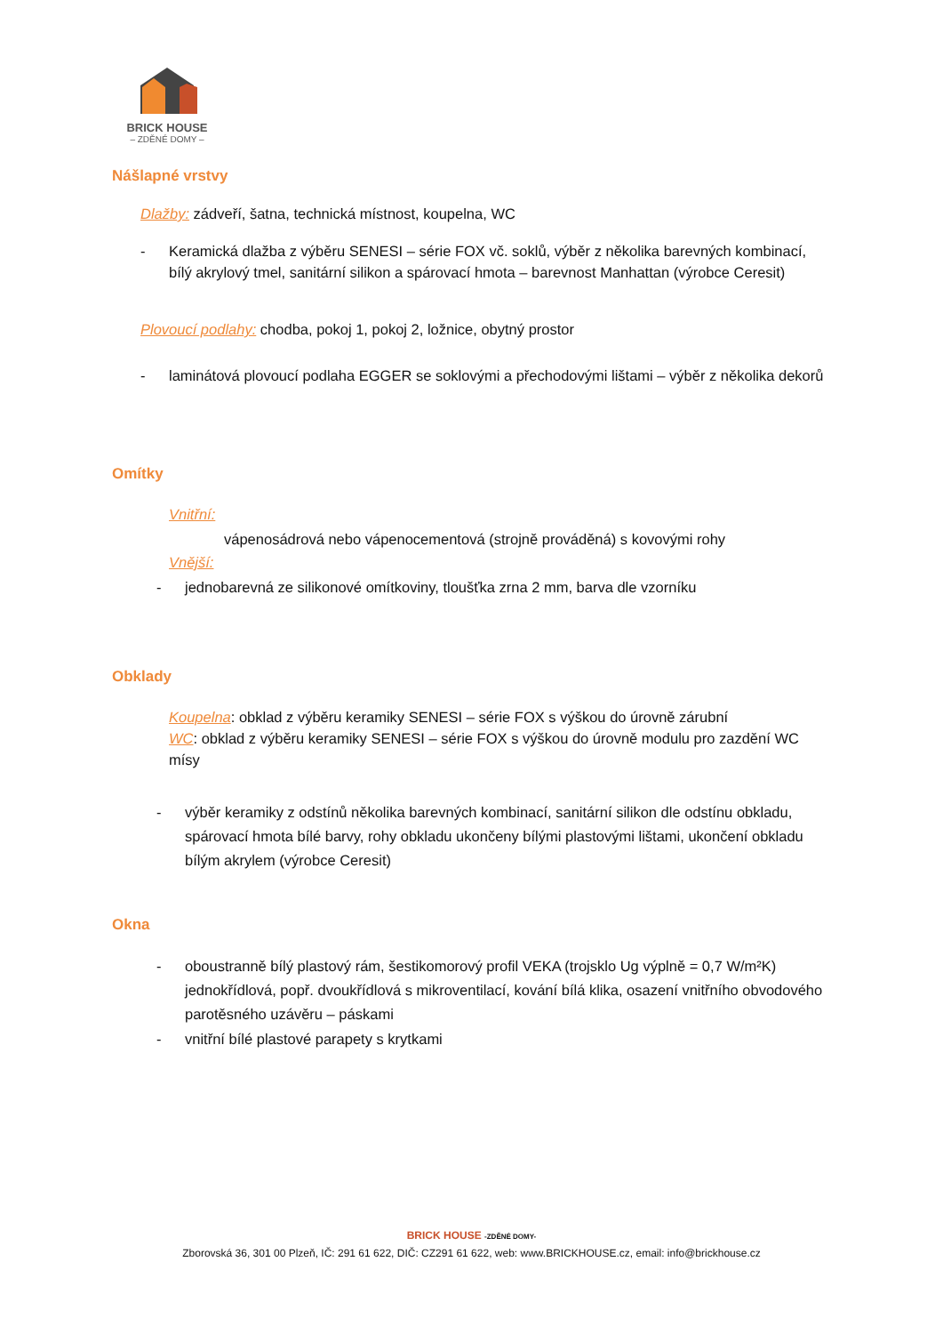BRICK HOUSE
– ZDĚNÉ DOMY –
Nášlapné vrstvy
Dlažby: zádveří, šatna, technická místnost, koupelna, WC
- Keramická dlažba z výběru SENESI – série FOX vč. soklů, výběr z několika barevných kombinací, bílý akrylový tmel, sanitární silikon a spárovací hmota – barevnost Manhattan (výrobce Ceresit)
Plovoucí podlahy: chodba, pokoj 1, pokoj 2, ložnice, obytný prostor
- laminátová plovoucí podlaha EGGER se soklovými a přechodovými lištami – výběr z několika dekorů
Omítky
Vnitřní:
vápenosádrová nebo vápenocementová (strojně prováděná) s kovovými rohy
Vnější:
- jednobarevná ze silikonové omítkoviny, tloušťka zrna 2 mm, barva dle vzorníku
Obklady
Koupelna: obklad z výběru keramiky SENESI – série FOX s výškou do úrovně zárubní
WC: obklad z výběru keramiky SENESI – série FOX s výškou do úrovně modulu pro zazdění WC mísy
- výběr keramiky z odstínů několika barevných kombinací, sanitární silikon dle odstínu obkladu, spárovací hmota bílé barvy, rohy obkladu ukončeny bílými plastovými lištami, ukončení obkladu bílým akrylem (výrobce Ceresit)
Okna
- oboustranně bílý plastový rám, šestikomorový profil VEKA (trojsklo Ug výplně = 0,7 W/m²K) jednokřídlová, popř. dvoukřídlová s mikroventilací, kování bílá klika, osazení vnitřního obvodového parotěsného uzávěru – páskami
- vnitřní bílé plastové parapety s krytkami
BRICK HOUSE -ZDĚNÉ DOMY-
Zborovská 36, 301 00 Plzeň, IČ: 291 61 622, DIČ: CZ291 61 622, web: www.BRICKHOUSE.cz, email: info@brickhouse.cz